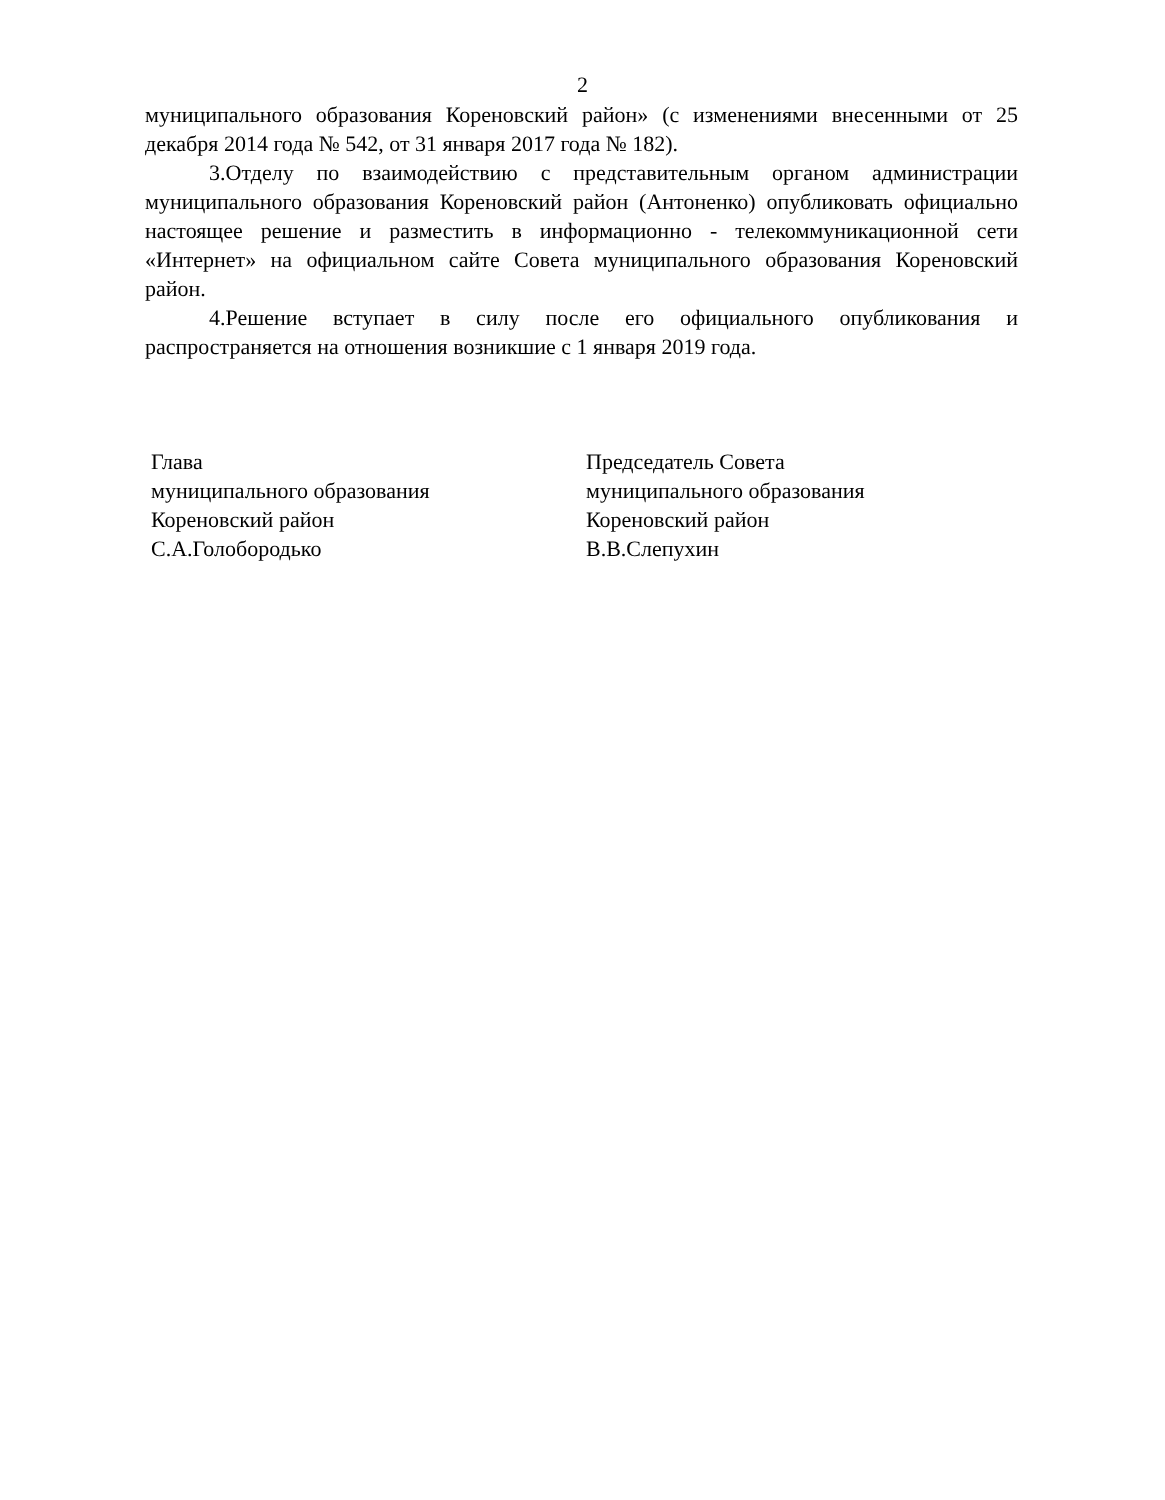2
муниципального образования Кореновский район» (с изменениями внесенными от 25 декабря 2014 года № 542, от 31 января 2017 года № 182).
3.Отделу по взаимодействию с представительным органом администрации муниципального образования Кореновский район (Антоненко) опубликовать официально настоящее решение и разместить в информационно - телекоммуникационной сети «Интернет» на официальном сайте Совета муниципального образования Кореновский район.
4.Решение вступает в силу после его официального опубликования и распространяется на отношения возникшие с 1 января 2019 года.
Глава
муниципального образования
Кореновский район
С.А.Голобородько
Председатель Совета
муниципального образования
Кореновский район
В.В.Слепухин